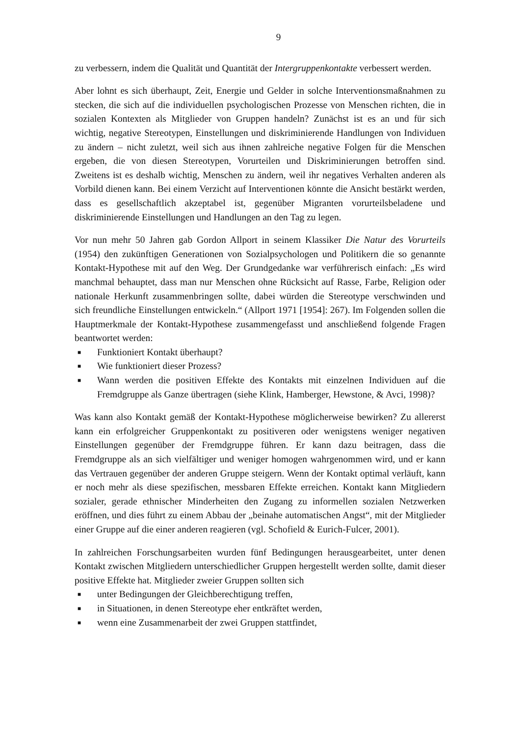9
zu verbessern, indem die Qualität und Quantität der Intergruppenkontakte verbessert werden.
Aber lohnt es sich überhaupt, Zeit, Energie und Gelder in solche Interventionsmaßnahmen zu stecken, die sich auf die individuellen psychologischen Prozesse von Menschen richten, die in sozialen Kontexten als Mitglieder von Gruppen handeln? Zunächst ist es an und für sich wichtig, negative Stereotypen, Einstellungen und diskriminierende Handlungen von Individuen zu ändern – nicht zuletzt, weil sich aus ihnen zahlreiche negative Folgen für die Menschen ergeben, die von diesen Stereotypen, Vorurteilen und Diskriminierungen betroffen sind. Zweitens ist es deshalb wichtig, Menschen zu ändern, weil ihr negatives Verhalten anderen als Vorbild dienen kann. Bei einem Verzicht auf Interventionen könnte die Ansicht bestärkt werden, dass es gesellschaftlich akzeptabel ist, gegenüber Migranten vorurteilsbeladene und diskriminierende Einstellungen und Handlungen an den Tag zu legen.
Vor nun mehr 50 Jahren gab Gordon Allport in seinem Klassiker Die Natur des Vorurteils (1954) den zukünftigen Generationen von Sozialpsychologen und Politikern die so genannte Kontakt-Hypothese mit auf den Weg. Der Grundgedanke war verführerisch einfach: „Es wird manchmal behauptet, dass man nur Menschen ohne Rücksicht auf Rasse, Farbe, Religion oder nationale Herkunft zusammenbringen sollte, dabei würden die Stereotype verschwinden und sich freundliche Einstellungen entwickeln.“ (Allport 1971 [1954]: 267). Im Folgenden sollen die Hauptmerkmale der Kontakt-Hypothese zusammengefasst und anschließend folgende Fragen beantwortet werden:
■ Funktioniert Kontakt überhaupt?
■ Wie funktioniert dieser Prozess?
■ Wann werden die positiven Effekte des Kontakts mit einzelnen Individuen auf die Fremdgruppe als Ganze übertragen (siehe Klink, Hamberger, Hewstone, & Avci, 1998)?
Was kann also Kontakt gemäß der Kontakt-Hypothese möglicherweise bewirken? Zu allererst kann ein erfolgreicher Gruppenkontakt zu positiveren oder wenigstens weniger negativen Einstellungen gegenüber der Fremdgruppe führen. Er kann dazu beitragen, dass die Fremdgruppe als an sich vielfältiger und weniger homogen wahrgenommen wird, und er kann das Vertrauen gegenüber der anderen Gruppe steigern. Wenn der Kontakt optimal verläuft, kann er noch mehr als diese spezifischen, messbaren Effekte erreichen. Kontakt kann Mitgliedern sozialer, gerade ethnischer Minderheiten den Zugang zu informellen sozialen Netzwerken eröffnen, und dies führt zu einem Abbau der „beinahe automatischen Angst“, mit der Mitglieder einer Gruppe auf die einer anderen reagieren (vgl. Schofield & Eurich-Fulcer, 2001).
In zahlreichen Forschungsarbeiten wurden fünf Bedingungen herausgearbeitet, unter denen Kontakt zwischen Mitgliedern unterschiedlicher Gruppen hergestellt werden sollte, damit dieser positive Effekte hat. Mitglieder zweier Gruppen sollten sich
■ unter Bedingungen der Gleichberechtigung treffen,
■ in Situationen, in denen Stereotype eher entkräftet werden,
■ wenn eine Zusammenarbeit der zwei Gruppen stattfindet,